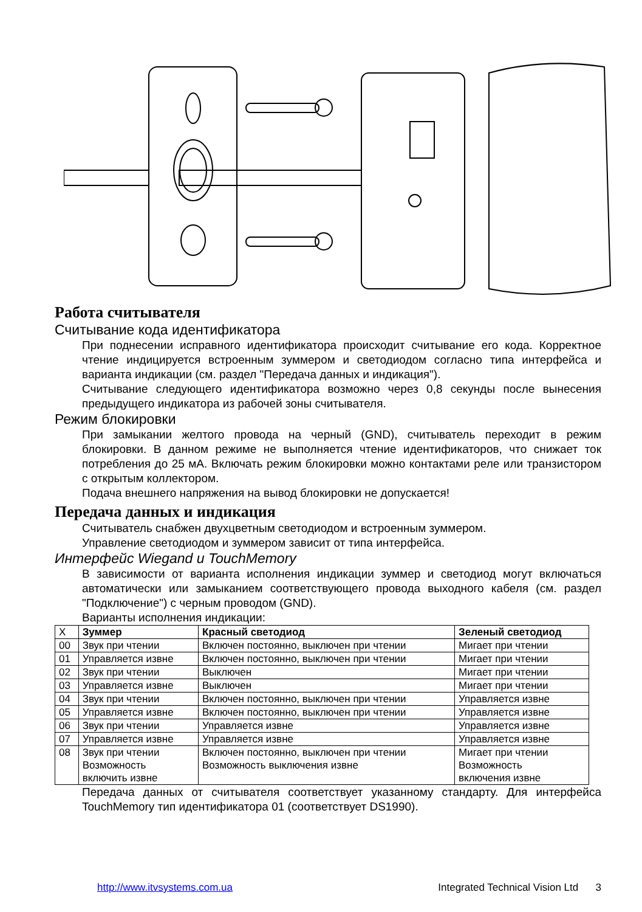Работа считывателя
Считывание кода идентификатора
При поднесении исправного идентификатора происходит считывание его кода. Корректное чтение индицируется встроенным зуммером и светодиодом согласно типа интерфейса и варианта индикации (см. раздел "Передача данных и индикация").
Считывание следующего идентификатора возможно через 0,8 секунды после вынесения предыдущего индикатора из рабочей зоны считывателя.
Режим блокировки
При замыкании желтого провода на черный (GND), считыватель переходит в режим блокировки. В данном режиме не выполняется чтение идентификаторов, что снижает ток потребления до 25 мА. Включать режим блокировки можно контактами реле или транзистором с открытым коллектором.
Подача внешнего напряжения на вывод блокировки не допускается!
Передача данных и индикация
Считыватель снабжен двухцветным светодиодом и встроенным зуммером.
Управление светодиодом и зуммером зависит от типа интерфейса.
Интерфейс Wiegand и TouchMemory
В зависимости от варианта исполнения индикации зуммер и светодиод могут включаться автоматически или замыканием соответствующего провода выходного кабеля (см. раздел "Подключение") с черным проводом (GND).
Варианты исполнения индикации:
| X | Зуммер | Красный светодиод | Зеленый светодиод |
| --- | --- | --- | --- |
| 00 | Звук при чтении | Включен постоянно, выключен при чтении | Мигает при чтении |
| 01 | Управляется извне | Включен постоянно, выключен при чтении | Мигает при чтении |
| 02 | Звук при чтении | Выключен | Мигает при чтении |
| 03 | Управляется извне | Выключен | Мигает при чтении |
| 04 | Звук при чтении | Включен постоянно, выключен при чтении | Управляется извне |
| 05 | Управляется извне | Включен постоянно, выключен при чтении | Управляется извне |
| 06 | Звук при чтении | Управляется извне | Управляется извне |
| 07 | Управляется извне | Управляется извне | Управляется извне |
| 08 | Звук при чтении Возможность включить извне | Включен постоянно, выключен при чтении Возможность выключения извне | Мигает при чтении Возможность включения извне |
Передача данных от считывателя соответствует указанному стандарту. Для интерфейса TouchMemory тип идентификатора 01 (соответствует DS1990).
http://www.itvsystems.com.ua Integrated Technical Vision Ltd 3